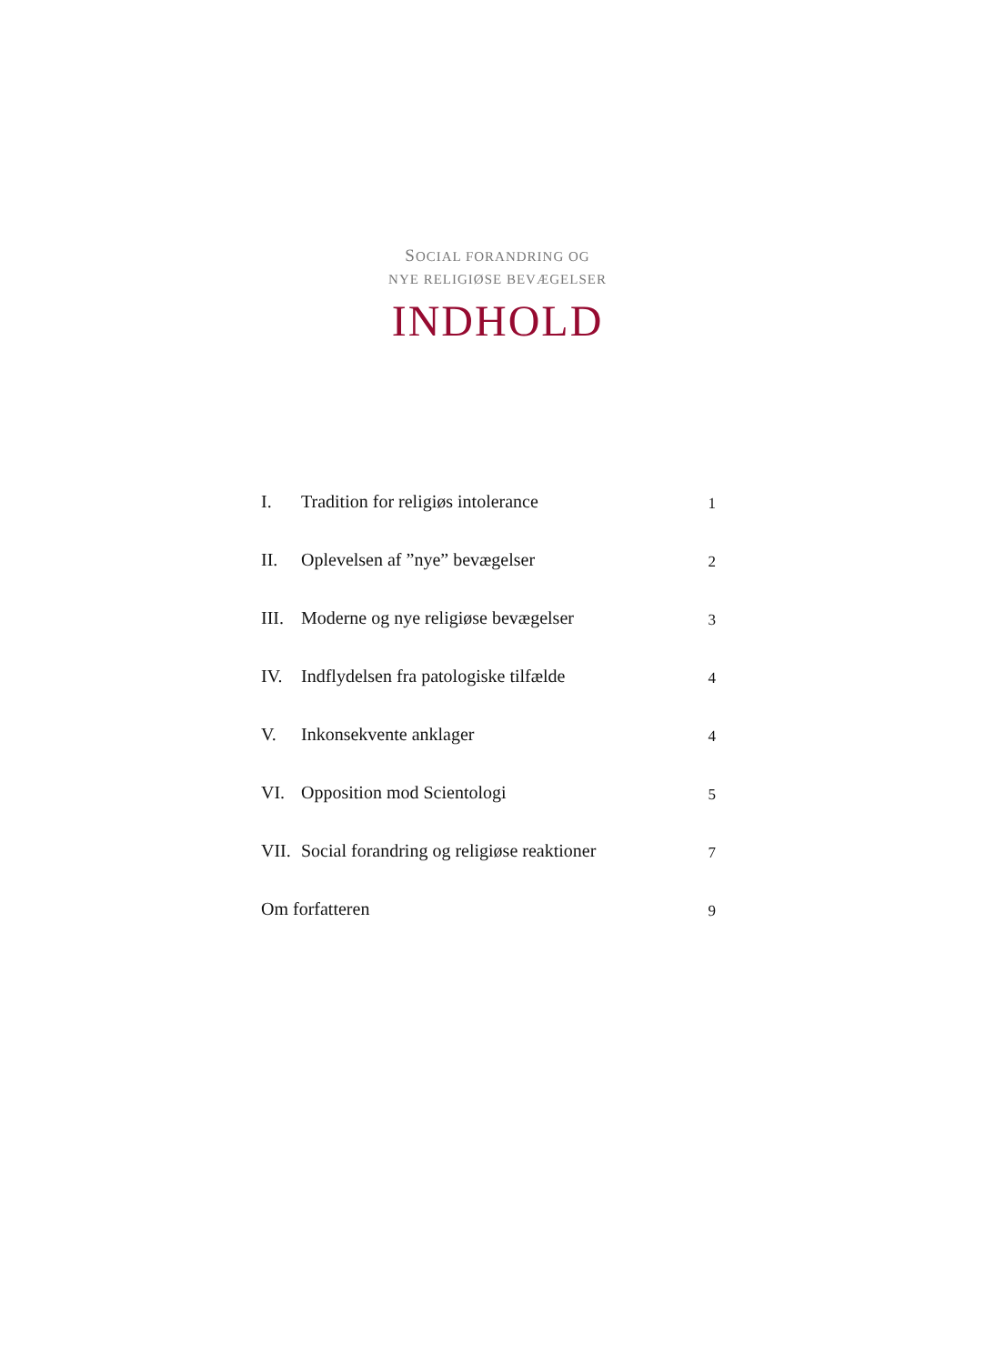SOCIAL FORANDRING OG
NYE RELIGIØSE BEVÆGELSER
INDHOLD
I. Tradition for religiøs intolerance 1
II. Oplevelsen af ”nye” bevægelser 2
III. Moderne og nye religiøse bevægelser 3
IV. Indflydelsen fra patologiske tilfælde 4
V. Inkonsekvente anklager 4
VI. Opposition mod Scientologi 5
VII. Social forandring og religiøse reaktioner 7
Om forfatteren 9